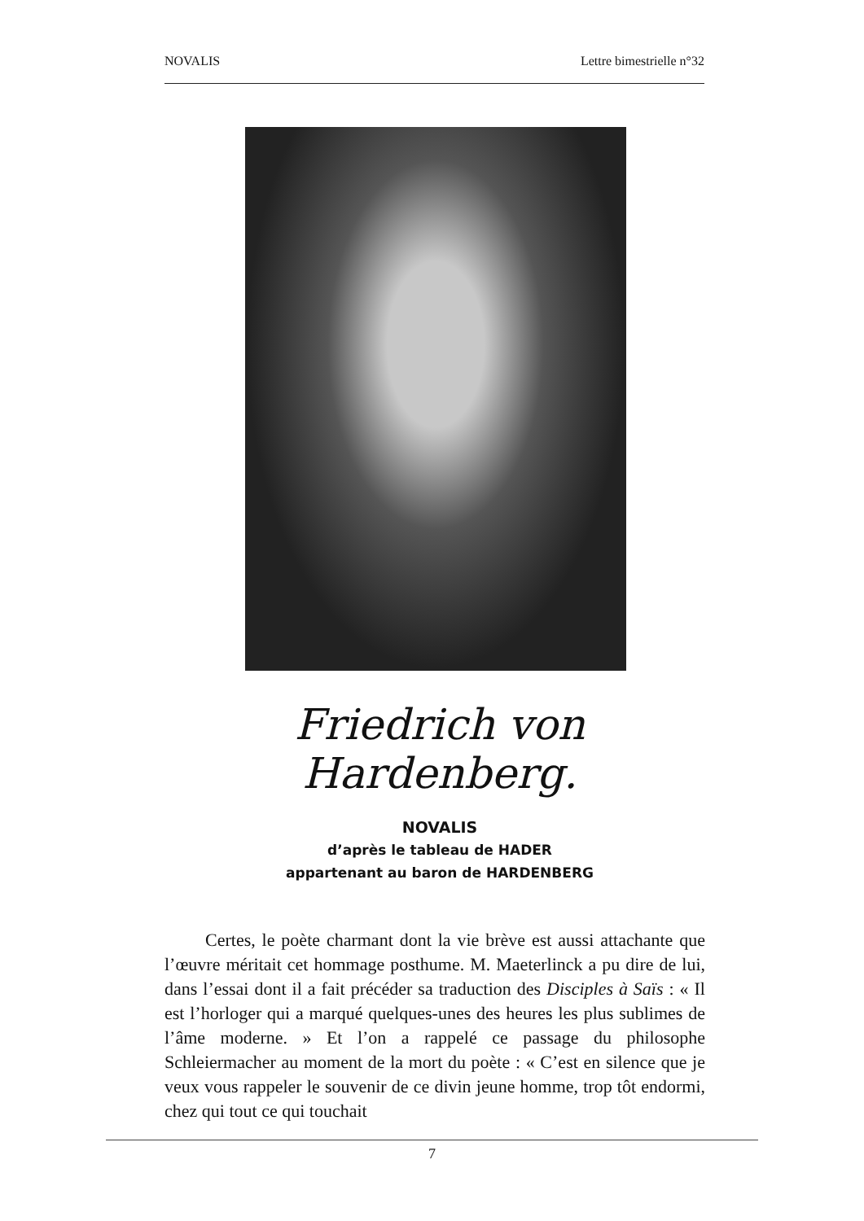NOVALIS Lettre bimestrielle n°32
Friedrich von Hardenberg.
NOVALIS
d’après le tableau de HADER
appartenant au baron de HARDENBERG
Certes, le poète charmant dont la vie brève est aussi attachante que l’œuvre méritait cet hommage posthume. M. Maeterlinck a pu dire de lui, dans l’essai dont il a fait précéder sa traduction des Disciples à Saïs : « Il est l’horloger qui a marqué quelques-unes des heures les plus sublimes de l’âme moderne. » Et l’on a rappelé ce passage du philosophe Schleiermacher au moment de la mort du poète : « C’est en silence que je veux vous rappeler le souvenir de ce divin jeune homme, trop tôt endormi, chez qui tout ce qui touchait
7